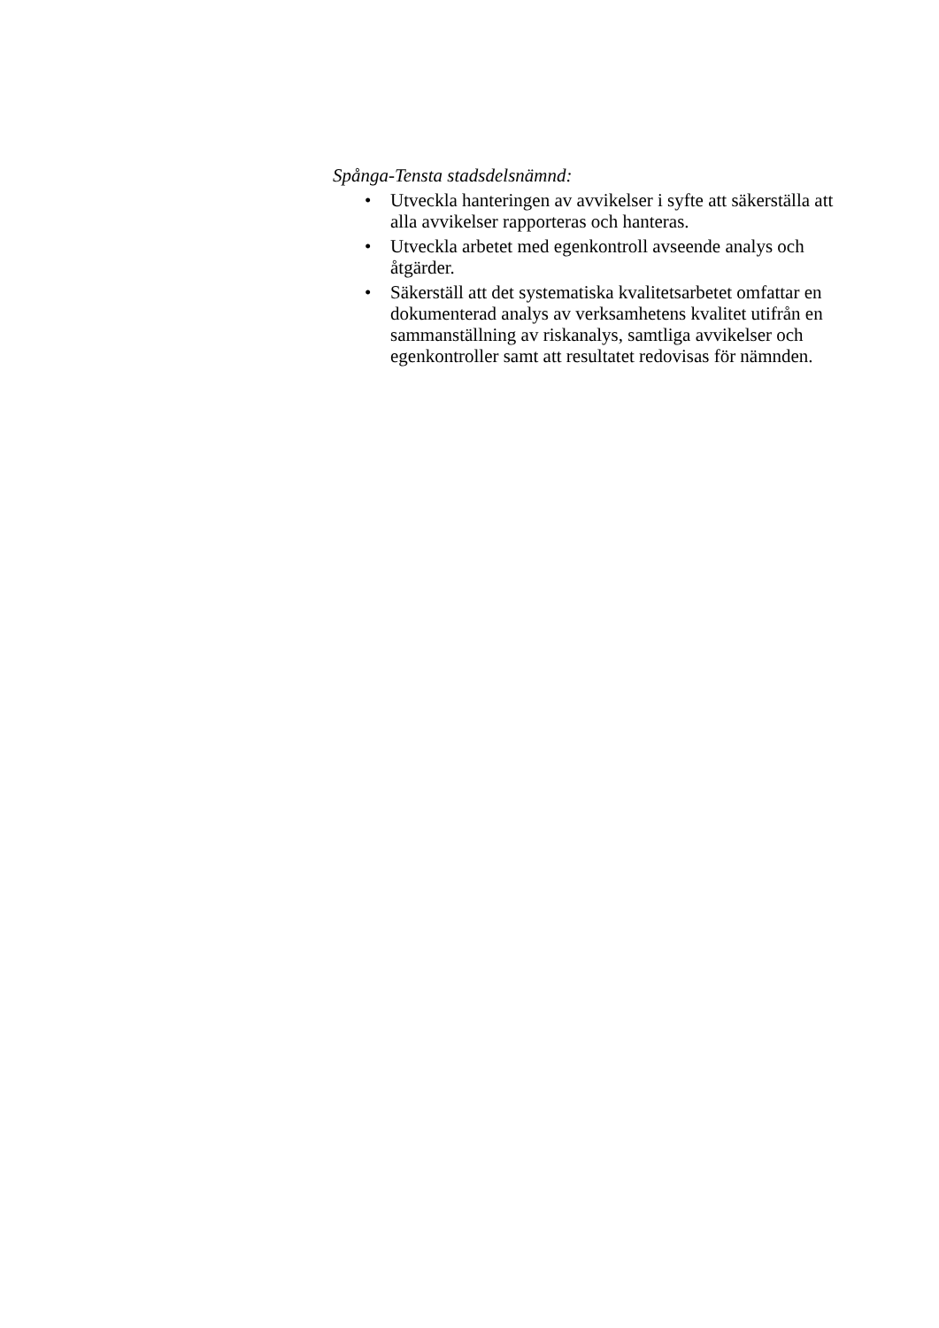Spånga-Tensta stadsdelsnämnd:
• Utveckla hanteringen av avvikelser i syfte att säkerställa att alla avvikelser rapporteras och hanteras.
• Utveckla arbetet med egenkontroll avseende analys och åtgärder.
• Säkerställ att det systematiska kvalitetsarbetet omfattar en dokumenterad analys av verksamhetens kvalitet utifrån en sammanställning av riskanalys, samtliga avvikelser och egenkontroller samt att resultatet redovisas för nämnden.